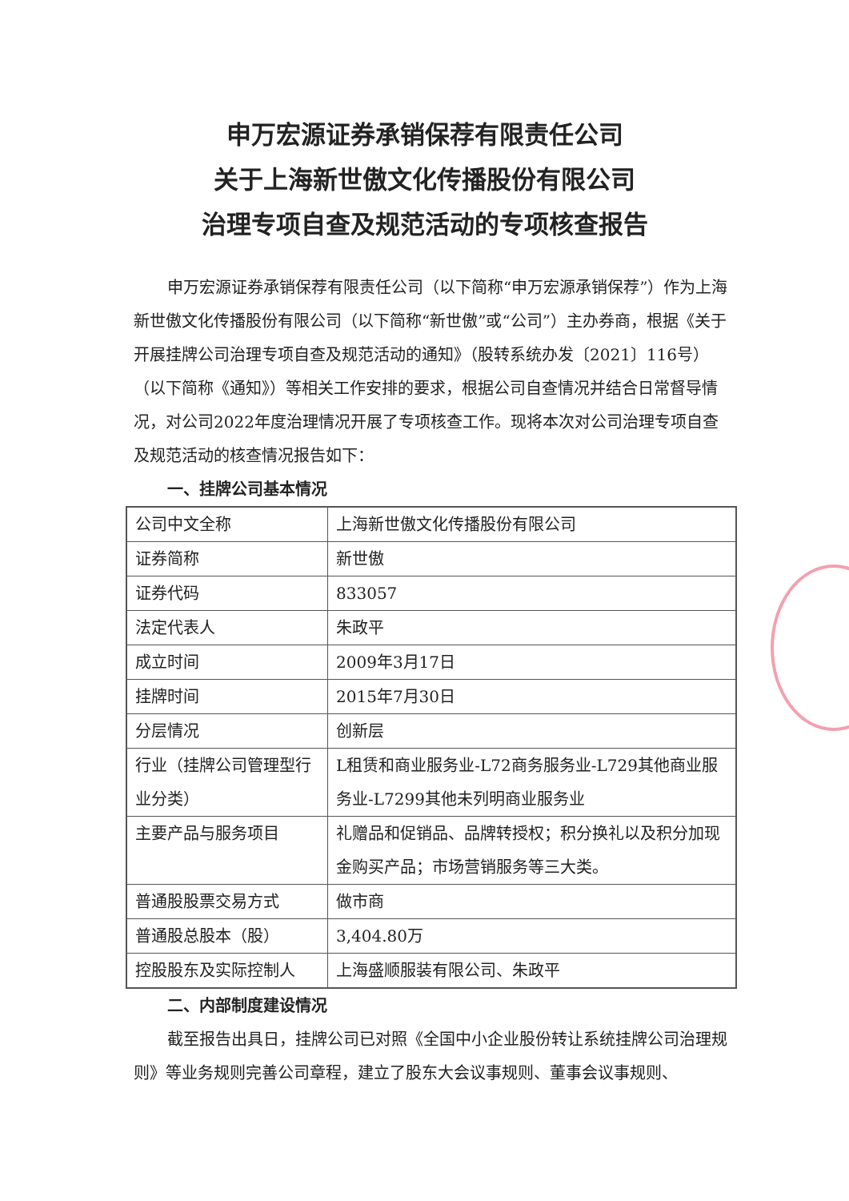申万宏源证券承销保荐有限责任公司
关于上海新世傲文化传播股份有限公司
治理专项自查及规范活动的专项核查报告
申万宏源证券承销保荐有限责任公司（以下简称“申万宏源承销保荐”）作为上海新世傲文化传播股份有限公司（以下简称“新世傲”或“公司”）主办券商，根据《关于开展挂牌公司治理专项自查及规范活动的通知》（股转系统办发〔2021〕116号）（以下简称《通知》）等相关工作安排的要求，根据公司自查情况并结合日常督导情况，对公司2022年度治理情况开展了专项核查工作。现将本次对公司治理专项自查及规范活动的核查情况报告如下：
一、挂牌公司基本情况
| 公司中文全称 | 上海新世傲文化传播股份有限公司 |
| 证券简称 | 新世傲 |
| 证券代码 | 833057 |
| 法定代表人 | 朱政平 |
| 成立时间 | 2009年3月17日 |
| 挂牌时间 | 2015年7月30日 |
| 分层情况 | 创新层 |
| 行业（挂牌公司管理型行业分类） | L租赁和商业服务业-L72商务服务业-L729其他商业服务业-L7299其他未列明商业服务业 |
| 主要产品与服务项目 | 礼赠品和促销品、品牌转授权；积分换礼以及积分加现金购买产品；市场营销服务等三大类。 |
| 普通股股票交易方式 | 做市商 |
| 普通股总股本（股） | 3,404.80万 |
| 控股股东及实际控制人 | 上海盛顺服装有限公司、朱政平 |
二、内部制度建设情况
截至报告出具日，挂牌公司已对照《全国中小企业股份转让系统挂牌公司治理规则》等业务规则完善公司章程，建立了股东大会议事规则、董事会议事规则、